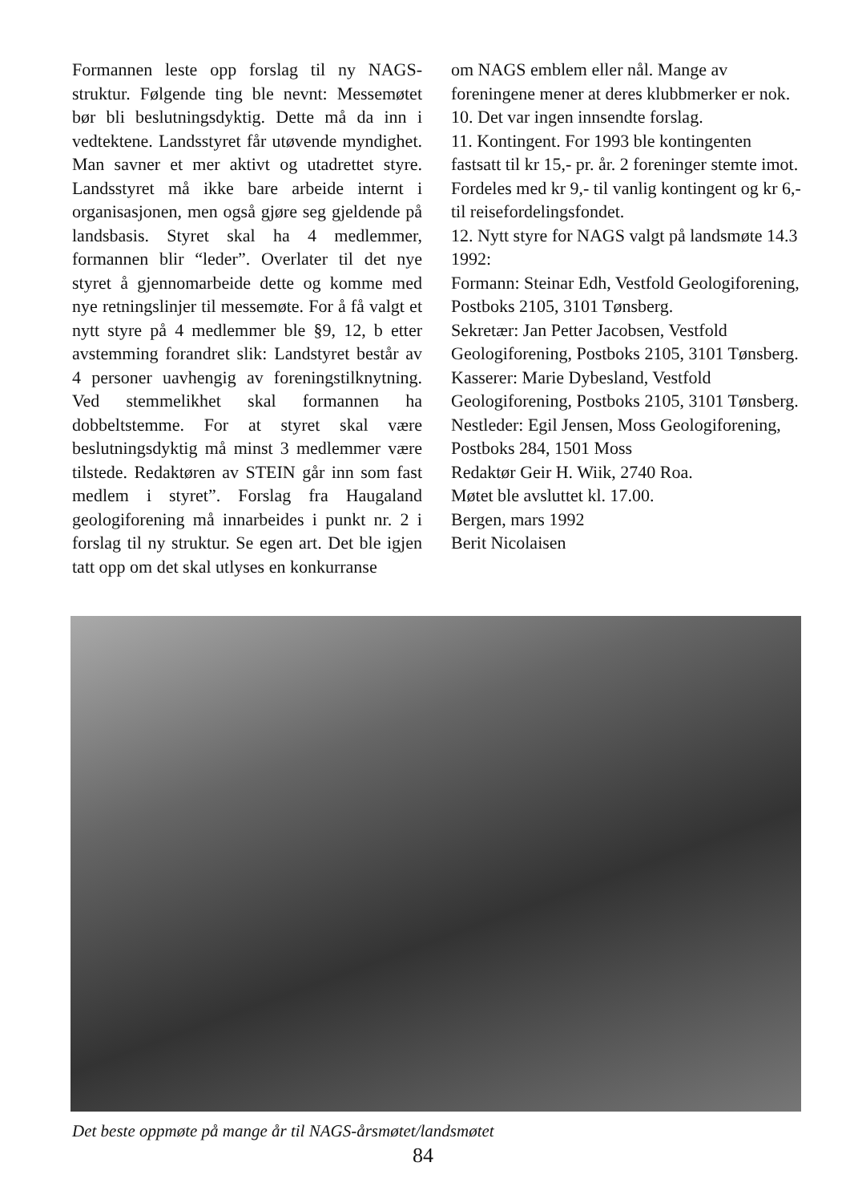Formannen leste opp forslag til ny NAGS-struktur. Følgende ting ble nevnt: Messemøtet bør bli beslutningsdyktig. Dette må da inn i vedtektene. Landsstyret får utøvende myndighet. Man savner et mer aktivt og utadrettet styre. Landsstyret må ikke bare arbeide internt i organisasjonen, men også gjøre seg gjeldende på landsbasis. Styret skal ha 4 medlemmer, formannen blir “leder”. Overlater til det nye styret å gjennomarbeide dette og komme med nye retningslinjer til messemøte. For å få valgt et nytt styre på 4 medlemmer ble §9, 12, b etter avstemming forandret slik: Landstyret består av 4 personer uavhengig av foreningstilknytning. Ved stemmelikhet skal formannen ha dobbeltstemme. For at styret skal være beslutningsdyktig må minst 3 medlemmer være tilstede. Redaktøren av STEIN går inn som fast medlem i styret”. Forslag fra Haugaland geologiforening må innarbeides i punkt nr. 2 i forslag til ny struktur. Se egen art. Det ble igjen tatt opp om det skal utlyses en konkurranse
om NAGS emblem eller nål. Mange av foreningene mener at deres klubbmerker er nok.
10. Det var ingen innsendte forslag.
11. Kontingent. For 1993 ble kontingenten fastsatt til kr 15,- pr. år. 2 foreninger stemte imot. Fordeles med kr 9,- til vanlig kontingent og kr 6,- til reisefordelingsfondet.
12. Nytt styre for NAGS valgt på landsmøte 14.3 1992:
Formann: Steinar Edh, Vestfold Geologiforening, Postboks 2105, 3101 Tønsberg.
Sekretær: Jan Petter Jacobsen, Vestfold Geologiforening, Postboks 2105, 3101 Tønsberg.
Kasserer: Marie Dybesland, Vestfold Geologiforening, Postboks 2105, 3101 Tønsberg.
Nestleder: Egil Jensen, Moss Geologiforening, Postboks 284, 1501 Moss
Redaktør Geir H. Wiik, 2740 Roa.
Møtet ble avsluttet kl. 17.00.
Bergen, mars 1992
Berit Nicolaisen
Det beste oppmøte på mange år til NAGS-årsmøtet/landsmøtet
84